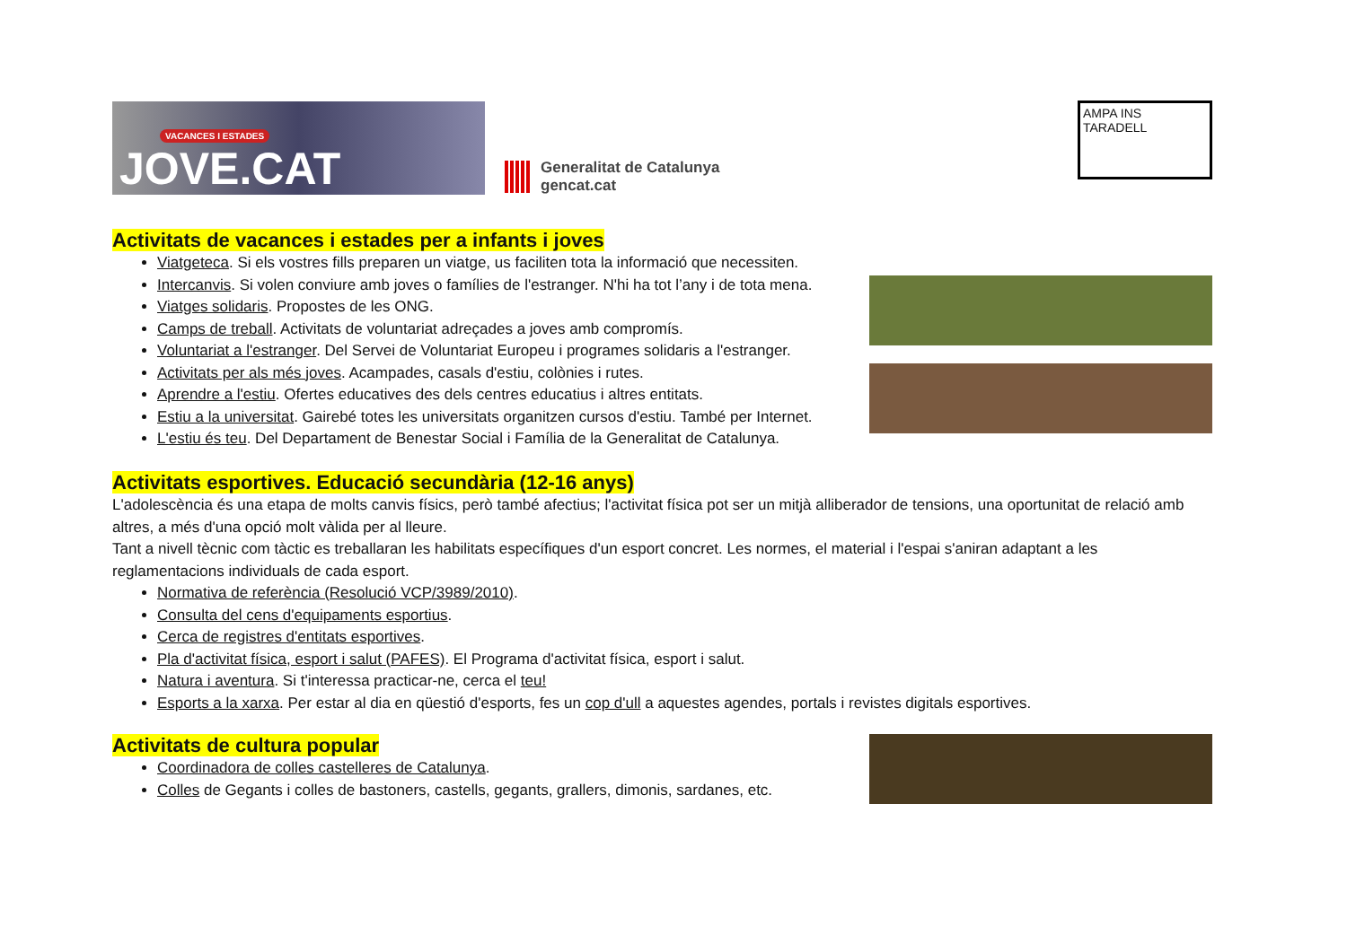VACANCES I ESTADES
JOVE.CAT
Generalitat de Catalunya
gencat.cat
AMPA INS TARADELL
Activitats de vacances i estades per a infants i joves
Viatgeteca. Si els vostres fills preparen un viatge, us faciliten tota la informació que necessiten.
Intercanvis. Si volen conviure amb joves o famílies de l'estranger. N'hi ha tot l’any i de tota mena.
Viatges solidaris. Propostes de les ONG.
Camps de treball. Activitats de voluntariat adreçades a joves amb compromís.
Voluntariat a l'estranger. Del Servei de Voluntariat Europeu i programes solidaris a l'estranger.
Activitats per als més joves. Acampades, casals d'estiu, colònies i rutes.
Aprendre a l'estiu. Ofertes educatives des dels centres educatius i altres entitats.
Estiu a la universitat. Gairebé totes les universitats organitzen cursos d'estiu. També per Internet.
L'estiu és teu. Del Departament de Benestar Social i Família de la Generalitat de Catalunya.
Activitats esportives. Educació secundària (12-16 anys)
L'adolescència és una etapa de molts canvis físics, però també afectius; l'activitat física pot ser un mitjà alliberador de tensions, una oportunitat de relació amb altres, a més d'una opció molt vàlida per al lleure.
Tant a nivell tècnic com tàctic es treballaran les habilitats específiques d'un esport concret. Les normes, el material i l'espai s'aniran adaptant a les reglamentacions individuals de cada esport.
Normativa de referència (Resolució VCP/3989/2010).
Consulta del cens d'equipaments esportius.
Cerca de registres d'entitats esportives.
Pla d'activitat física, esport i salut (PAFES). El Programa d'activitat física, esport i salut.
Natura i aventura. Si t'interessa practicar-ne, cerca el teu!
Esports a la xarxa. Per estar al dia en qüestió d'esports, fes un cop d'ull a aquestes agendes, portals i revistes digitals esportives.
Activitats de cultura popular
Coordinadora de colles castelleres de Catalunya.
Colles de Gegants i colles de bastoners, castells, gegants, grallers, dimonis, sardanes, etc.